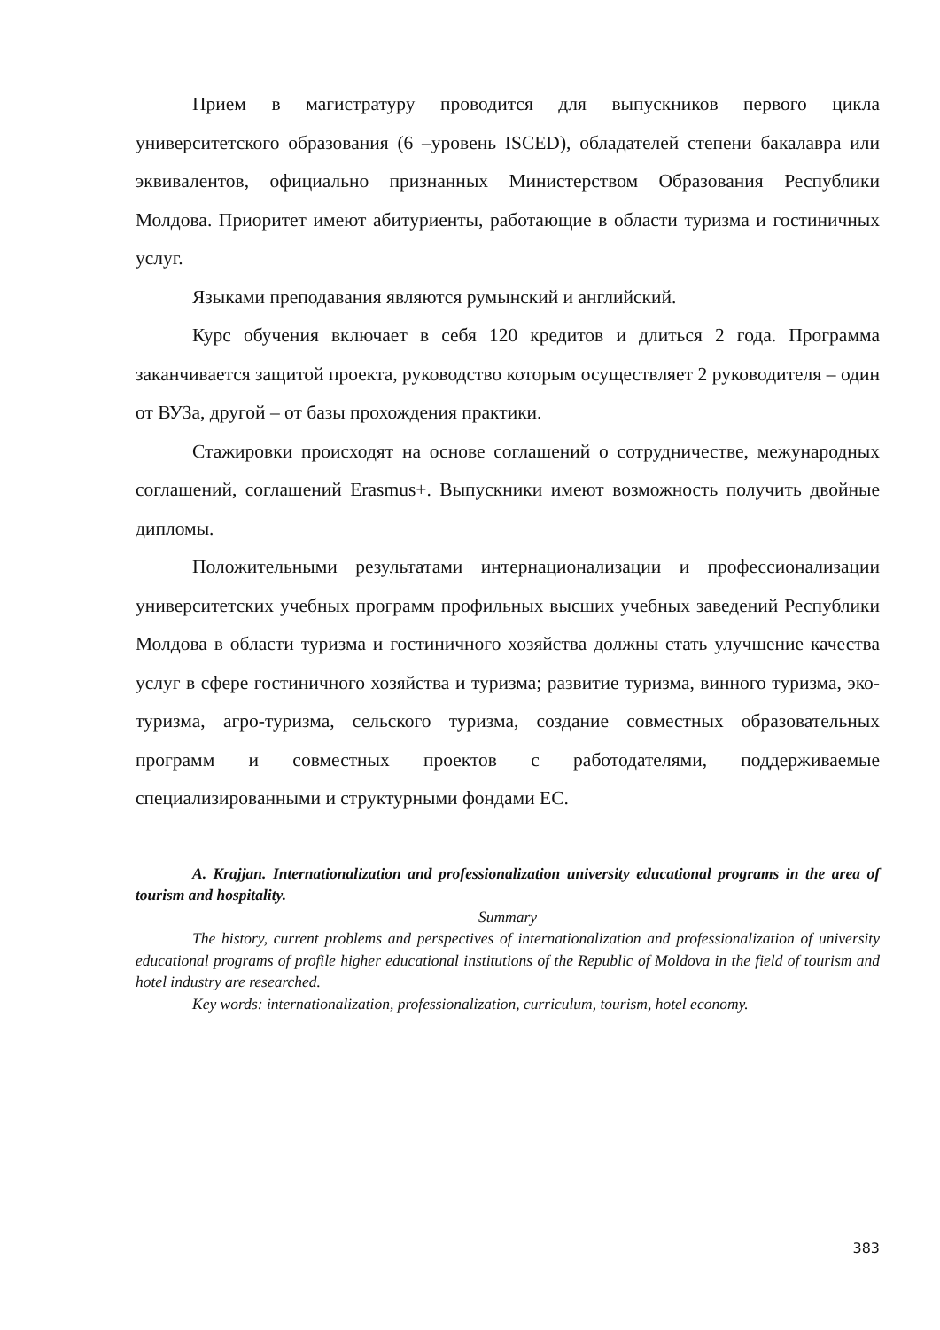Прием в магистратуру проводится для выпускников первого цикла университетского образования (6 –уровень ISCED), обладателей степени бакалавра или эквивалентов, официально признанных Министерством Образования Республики Молдова. Приоритет имеют абитуриенты, работающие в области туризма и гостиничных услуг.
Языками преподавания являются румынский и английский.
Курс обучения включает в себя 120 кредитов и длиться 2 года. Программа заканчивается защитой проекта, руководство которым осуществляет 2 руководителя – один от ВУЗа, другой – от базы прохождения практики.
Стажировки происходят на основе соглашений о сотрудничестве, межународных соглашений, соглашений Erasmus+. Выпускники имеют возможность получить двойные дипломы.
Положительными результатами интернационализации и профессионализации университетских учебных программ профильных высших учебных заведений Республики Молдова в области туризма и гостиничного хозяйства должны стать улучшение качества услуг в сфере гостиничного хозяйства и туризма; развитие туризма, винного туризма, эко-туризма, агро-туризма, сельского туризма, создание совместных образовательных программ и совместных проектов с работодателями, поддерживаемые специализированными и структурными фондами ЕС.
A. Krajjan. Internationalization and professionalization university educational programs in the area of tourism and hospitality.
Summary
The history, current problems and perspectives of internationalization and professionalization of university educational programs of profile higher educational institutions of the Republic of Moldova in the field of tourism and hotel industry are researched.
Key words: internationalization, professionalization, curriculum, tourism, hotel economy.
383